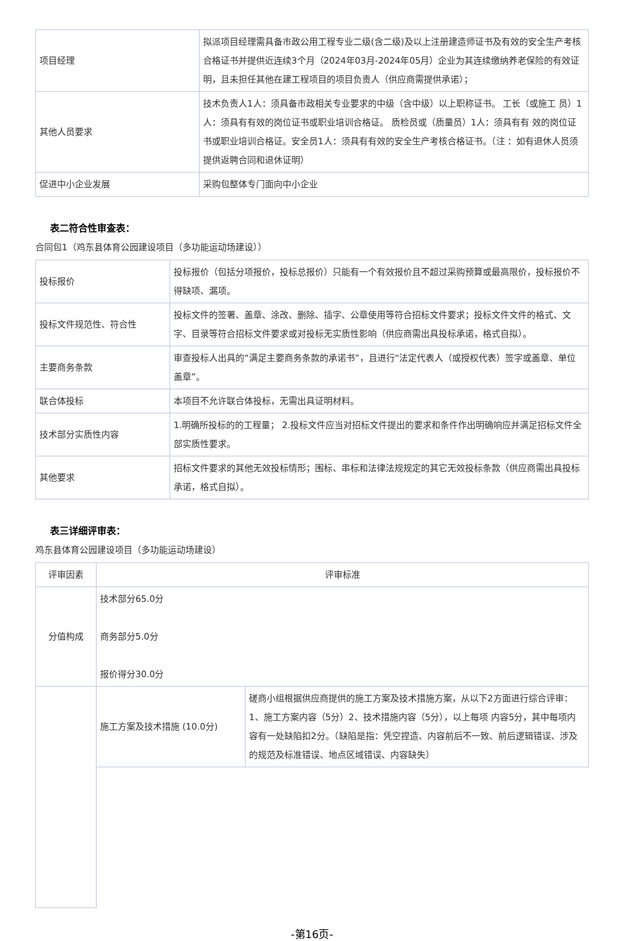| 项目经理 | 拟派项目经理需具备市政公用工程专业二级(含二级)及以上注册建造师证书及有效的安全生产考核合格证书并提供近连续3个月（2024年03月-2024年05月）企业为其连续缴纳养老保险的有效证明，且未担任其他在建工程项目的项目负责人（供应商需提供承诺）； |
| 其他人员要求 | 技术负责人1人：须具备市政相关专业要求的中级（含中级）以上职称证书。 工长（或施工 员）1人：须具有有效的岗位证书或职业培训合格证。 质检员或（质量员）1人：须具有有 效的岗位证书或职业培训合格证。安全员1人：须具有有效的安全生产考核合格证书。（注 ：如有退休人员须提供返聘合同和退休证明） |
| 促进中小企业发展 | 采购包整体专门面向中小企业 |
表二符合性审查表：
合同包1（鸡东县体育公园建设项目（多功能运动场建设））
| 投标报价 | 投标报价（包括分项报价，投标总报价）只能有一个有效报价且不超过采购预算或最高限价，投标报价不得缺项、漏项。 |
| 投标文件规范性、符合性 | 投标文件的签署、盖章、涂改、删除、插字、公章使用等符合招标文件要求；投标文件文件的格式、文字、目录等符合招标文件要求或对投标无实质性影响（供应商需出具投标承诺，格式自拟）。 |
| 主要商务条款 | 审查投标人出具的“满足主要商务条款的承诺书”，且进行“法定代表人（或授权代表）签字或盖章、单位盖章”。 |
| 联合体投标 | 本项目不允许联合体投标，无需出具证明材料。 |
| 技术部分实质性内容 | 1.明确所投标的的工程量； 2.投标文件应当对招标文件提出的要求和条件作出明确响应并满足招标文件全部实质性要求。 |
| 其他要求 | 招标文件要求的其他无效投标情形；围标、串标和法律法规规定的其它无效投标条款（供应商需出具投标承诺，格式自拟）。 |
表三详细评审表：
鸡东县体育公园建设项目（多功能运动场建设）
| 评审因素 | 评审标准 | |
| 分值构成 | 技术部分65.0分 商务部分5.0分 报价得分30.0分 | |
| | 施工方案及技术措施 (10.0分) | 磋商小组根据供应商提供的施工方案及技术措施方案，从以下2方面进行综合评审：1、施工方案内容（5分）2、技术措施内容（5分），以上每项 内容5分，其中每项内容有一处缺陷扣2分。（缺陷是指：凭空捏造、内容前后不一致、前后逻辑错误、涉及的规范及标准错误、地点区域错误、内容缺失） |
-第16页-